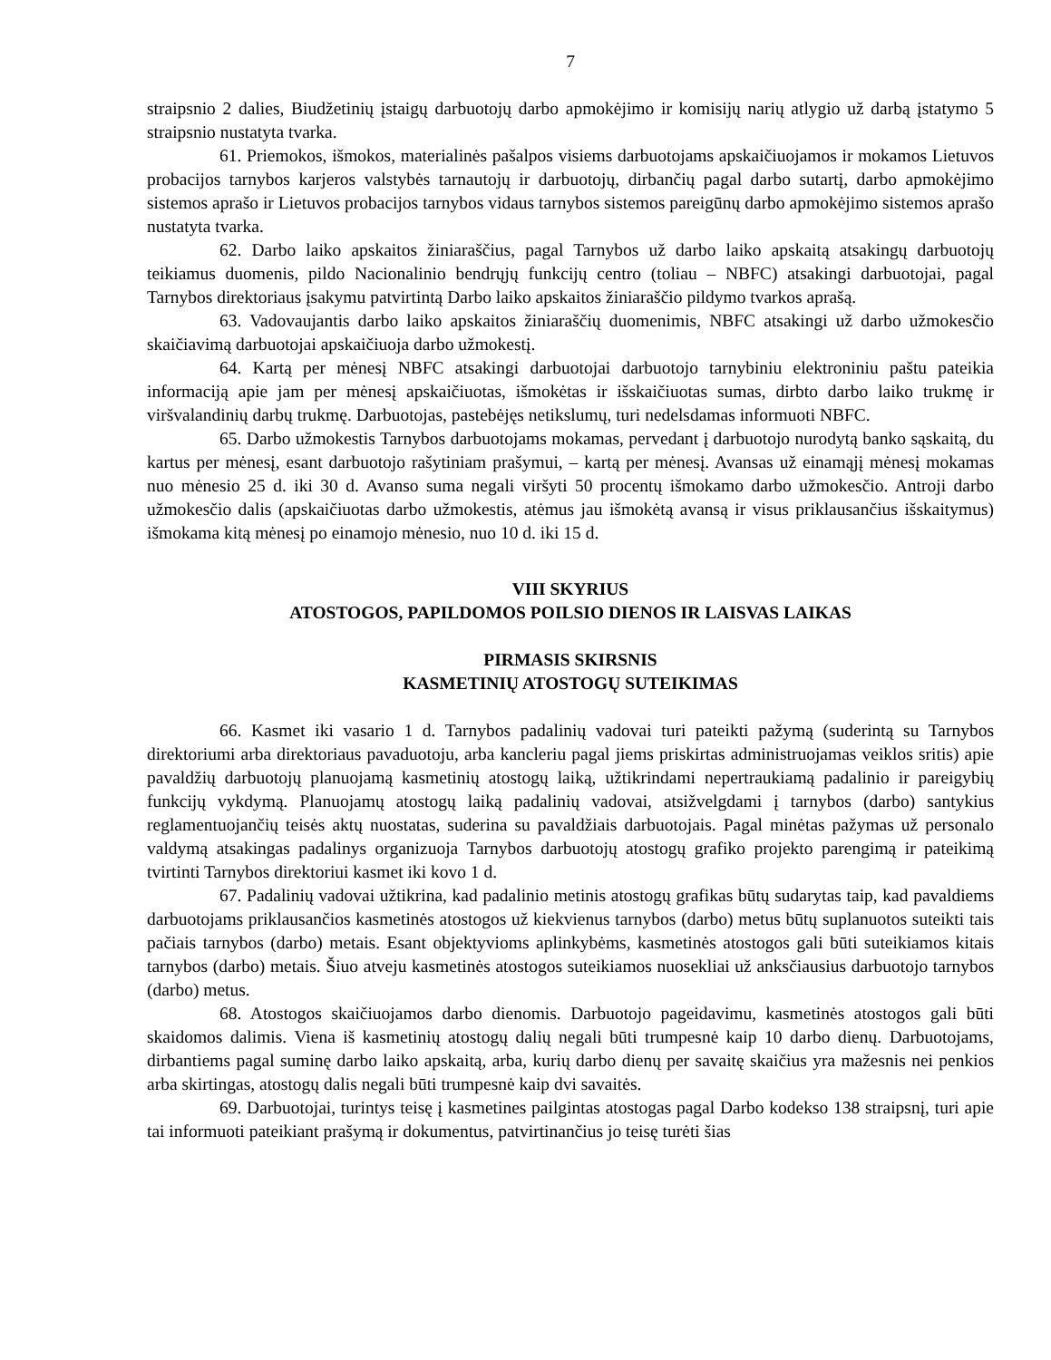7
straipsnio 2 dalies, Biudžetinių įstaigų darbuotojų darbo apmokėjimo ir komisijų narių atlygio už darbą įstatymo 5 straipsnio nustatyta tvarka.
61. Priemokos, išmokos, materialinės pašalpos visiems darbuotojams apskaičiuojamos ir mokamos Lietuvos probacijos tarnybos karjeros valstybės tarnautojų ir darbuotojų, dirbančių pagal darbo sutartį, darbo apmokėjimo sistemos aprašo ir Lietuvos probacijos tarnybos vidaus tarnybos sistemos pareigūnų darbo apmokėjimo sistemos aprašo nustatyta tvarka.
62. Darbo laiko apskaitos žiniaraščius, pagal Tarnybos už darbo laiko apskaitą atsakingų darbuotojų teikiamus duomenis, pildo Nacionalinio bendrųjų funkcijų centro (toliau – NBFC) atsakingi darbuotojai, pagal Tarnybos direktoriaus įsakymu patvirtintą Darbo laiko apskaitos žiniaraščio pildymo tvarkos aprašą.
63. Vadovaujantis darbo laiko apskaitos žiniaraščių duomenimis, NBFC atsakingi už darbo užmokesčio skaičiavimą darbuotojai apskaičiuoja darbo užmokestį.
64. Kartą per mėnesį NBFC atsakingi darbuotojai darbuotojo tarnybiniu elektroniniu paštu pateikia informaciją apie jam per mėnesį apskaičiuotas, išmokėtas ir išskaičiuotas sumas, dirbto darbo laiko trukmę ir viršvalandinių darbų trukmę. Darbuotojas, pastebėjęs netikslumų, turi nedelsdamas informuoti NBFC.
65. Darbo užmokestis Tarnybos darbuotojams mokamas, pervedant į darbuotojo nurodytą banko sąskaitą, du kartus per mėnesį, esant darbuotojo rašytiniam prašymui, – kartą per mėnesį. Avansas už einamąjį mėnesį mokamas nuo mėnesio 25 d. iki 30 d. Avanso suma negali viršyti 50 procentų išmokamo darbo užmokesčio. Antroji darbo užmokesčio dalis (apskaičiuotas darbo užmokestis, atėmus jau išmokėtą avansą ir visus priklausančius išskaitymus) išmokama kitą mėnesį po einamojo mėnesio, nuo 10 d. iki 15 d.
VIII SKYRIUS
ATOSTOGOS, PAPILDOMOS POILSIO DIENOS IR LAISVAS LAIKAS
PIRMASIS SKIRSNIS
KASMETINIŲ ATOSTOGŲ SUTEIKIMAS
66. Kasmet iki vasario 1 d. Tarnybos padalinių vadovai turi pateikti pažymą (suderintą su Tarnybos direktoriumi arba direktoriaus pavaduotoju, arba kancleriu pagal jiems priskirtas administruojamas veiklos sritis) apie pavaldžių darbuotojų planuojamą kasmetinių atostogų laiką, užtikrindami nepertraukiamą padalinio ir pareigybių funkcijų vykdymą. Planuojamų atostogų laiką padalinių vadovai, atsižvelgdami į tarnybos (darbo) santykius reglamentuojančių teisės aktų nuostatas, suderina su pavaldžiais darbuotojais. Pagal minėtas pažymas už personalo valdymą atsakingas padalinys organizuoja Tarnybos darbuotojų atostogų grafiko projekto parengimą ir pateikimą tvirtinti Tarnybos direktoriui kasmet iki kovo 1 d.
67. Padalinių vadovai užtikrina, kad padalinio metinis atostogų grafikas būtų sudarytas taip, kad pavaldiems darbuotojams priklausančios kasmetinės atostogos už kiekvienus tarnybos (darbo) metus būtų suplanuotos suteikti tais pačiais tarnybos (darbo) metais. Esant objektyvioms aplinkybėms, kasmetinės atostogos gali būti suteikiamos kitais tarnybos (darbo) metais. Šiuo atveju kasmetinės atostogos suteikiamos nuosekliai už anksčiausius darbuotojo tarnybos (darbo) metus.
68. Atostogos skaičiuojamos darbo dienomis. Darbuotojo pageidavimu, kasmetinės atostogos gali būti skaidomos dalimis. Viena iš kasmetinių atostogų dalių negali būti trumpesnė kaip 10 darbo dienų. Darbuotojams, dirbantiems pagal suminę darbo laiko apskaitą, arba, kurių darbo dienų per savaitę skaičius yra mažesnis nei penkios arba skirtingas, atostogų dalis negali būti trumpesnė kaip dvi savaitės.
69. Darbuotojai, turintys teisę į kasmetines pailgintas atostogas pagal Darbo kodekso 138 straipsnį, turi apie tai informuoti pateikiant prašymą ir dokumentus, patvirtinančius jo teisę turėti šias